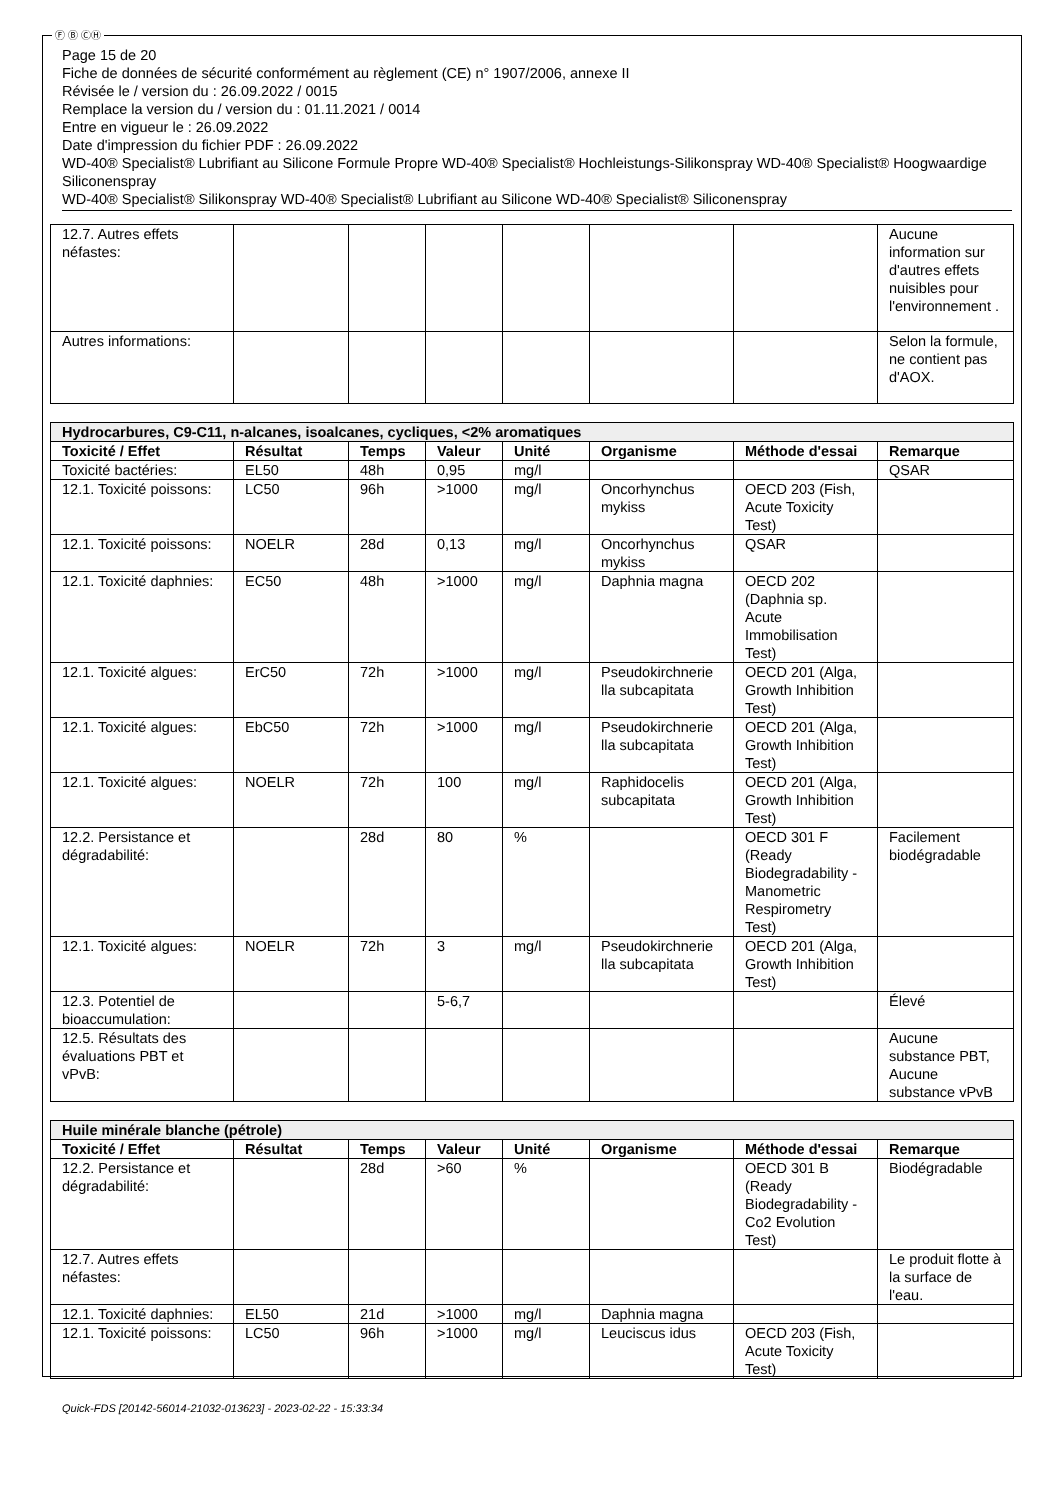Ⓕ Ⓑ ⒸⒽ
Page 15 de 20
Fiche de données de sécurité conformément au règlement (CE) n° 1907/2006, annexe II
Révisée le / version du : 26.09.2022 / 0015
Remplace la version du / version du : 01.11.2021 / 0014
Entre en vigueur le : 26.09.2022
Date d'impression du fichier PDF : 26.09.2022
WD-40® Specialist® Lubrifiant au Silicone Formule Propre WD-40® Specialist® Hochleistungs-Silikonspray WD-40® Specialist® Hoogwaardige Siliconenspray
WD-40® Specialist® Silikonspray WD-40® Specialist® Lubrifiant au Silicone WD-40® Specialist® Siliconenspray
| 12.7. Autres effets néfastes: | | | | | | | Aucune information sur d'autres effets nuisibles pour l'environnement . |
| Autres informations: | | | | | | | Selon la formule, ne contient pas d'AOX. |
| Hydrocarbures, C9-C11, n-alcanes, isoalcanes, cycliques, <2% aromatiques | | | | | | | |
| --- | --- | --- | --- | --- | --- | --- | --- |
| Toxicité / Effet | Résultat | Temps | Valeur | Unité | Organisme | Méthode d'essai | Remarque |
| Toxicité bactéries: | EL50 | 48h | 0,95 | mg/l | | | QSAR |
| 12.1. Toxicité poissons: | LC50 | 96h | >1000 | mg/l | Oncorhynchus mykiss | OECD 203 (Fish, Acute Toxicity Test) | |
| 12.1. Toxicité poissons: | NOELR | 28d | 0,13 | mg/l | Oncorhynchus mykiss | QSAR | |
| 12.1. Toxicité daphnies: | EC50 | 48h | >1000 | mg/l | Daphnia magna | OECD 202 (Daphnia sp. Acute Immobilisation Test) | |
| 12.1. Toxicité algues: | ErC50 | 72h | >1000 | mg/l | Pseudokirchnerie lla subcapitata | OECD 201 (Alga, Growth Inhibition Test) | |
| 12.1. Toxicité algues: | EbC50 | 72h | >1000 | mg/l | Pseudokirchnerie lla subcapitata | OECD 201 (Alga, Growth Inhibition Test) | |
| 12.1. Toxicité algues: | NOELR | 72h | 100 | mg/l | Raphidocelis subcapitata | OECD 201 (Alga, Growth Inhibition Test) | |
| 12.2. Persistance et dégradabilité: | | 28d | 80 | % | | OECD 301 F (Ready Biodegradability - Manometric Respirometry Test) | Facilement biodégradable |
| 12.1. Toxicité algues: | NOELR | 72h | 3 | mg/l | Pseudokirchnerie lla subcapitata | OECD 201 (Alga, Growth Inhibition Test) | |
| 12.3. Potentiel de bioaccumulation: | | | 5-6,7 | | | | Élevé |
| 12.5. Résultats des évaluations PBT et vPvB: | | | | | | | Aucune substance PBT, Aucune substance vPvB |
| Huile minérale blanche (pétrole) | | | | | | | |
| --- | --- | --- | --- | --- | --- | --- | --- |
| Toxicité / Effet | Résultat | Temps | Valeur | Unité | Organisme | Méthode d'essai | Remarque |
| 12.2. Persistance et dégradabilité: | | 28d | >60 | % | | OECD 301 B (Ready Biodegradability - Co2 Evolution Test) | Biodégradable |
| 12.7. Autres effets néfastes: | | | | | | | Le produit flotte à la surface de l'eau. |
| 12.1. Toxicité daphnies: | EL50 | 21d | >1000 | mg/l | Daphnia magna | | |
| 12.1. Toxicité poissons: | LC50 | 96h | >1000 | mg/l | Leuciscus idus | OECD 203 (Fish, Acute Toxicity Test) | |
Quick-FDS [20142-56014-21032-013623] - 2023-02-22 - 15:33:34